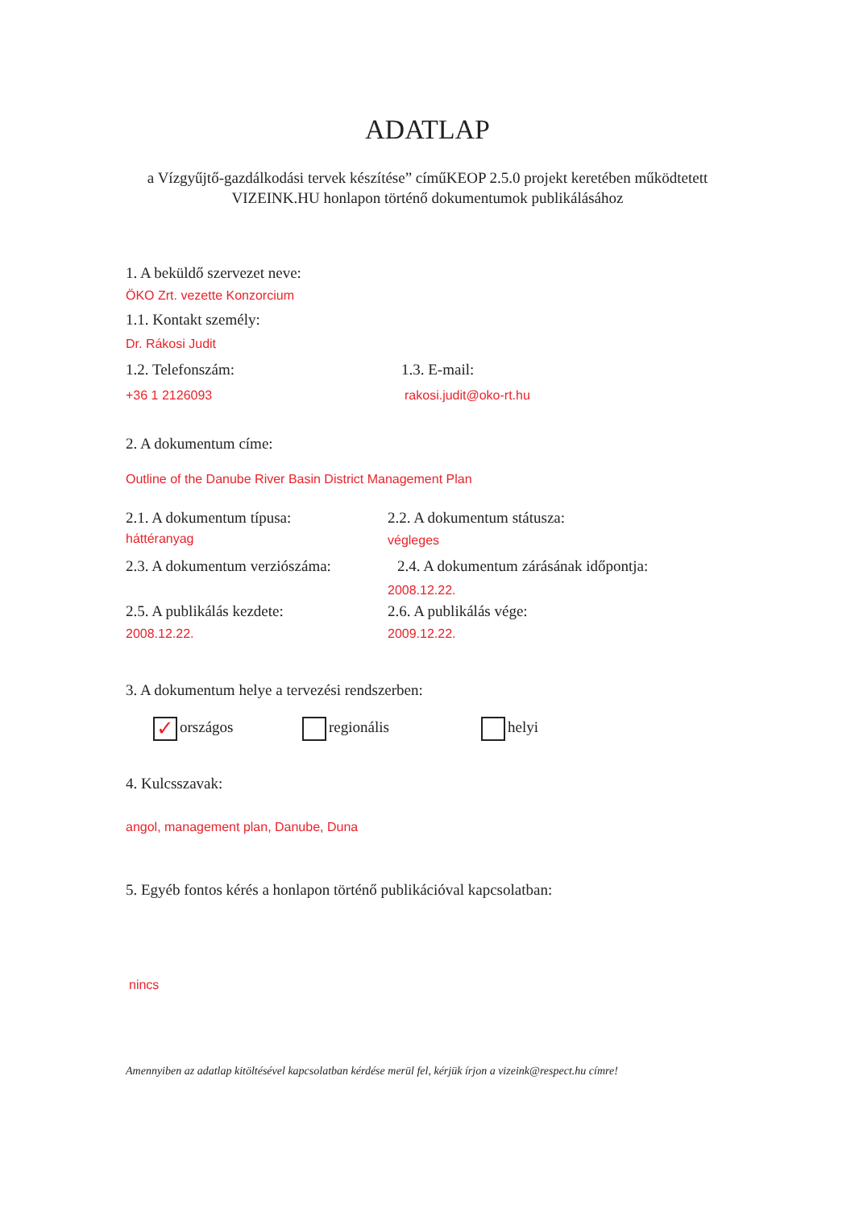ADATLAP
a Vízgyűjtő-gazdálkodási tervek készítése” címűKEOP 2.5.0 projekt keretében működtetett
VIZEINK.HU honlapon történő dokumentumok publikálásához
1. A beküldő szervezet neve:
ÖKO Zrt. vezette Konzorcium
1.1. Kontakt személy:
Dr. Rákosi Judit
1.2. Telefonszám:
+36 1 2126093
1.3. E-mail:
rakosi.judit@oko-rt.hu
2. A dokumentum címe:
Outline of the Danube River Basin District Management Plan
2.1. A dokumentum típusa:
háttéranyag
2.2. A dokumentum státusza:
végleges
2.3. A dokumentum verziószáma: 2.4. A dokumentum zárásának időpontja:
2008.12.22.
2.5. A publikálás kezdete:
2008.12.22.
2.6. A publikálás vége:
2009.12.22.
3. A dokumentum helye a tervezési rendszerben:
✓ országos regionális helyi
4. Kulcsszavak:
angol, management plan, Danube, Duna
5. Egyéb fontos kérés a honlapon történő publikációval kapcsolatban:
nincs
Amennyiben az adatlap kitöltésével kapcsolatban kérdése merül fel, kérjük írjon a vizeink@respect.hu címre!